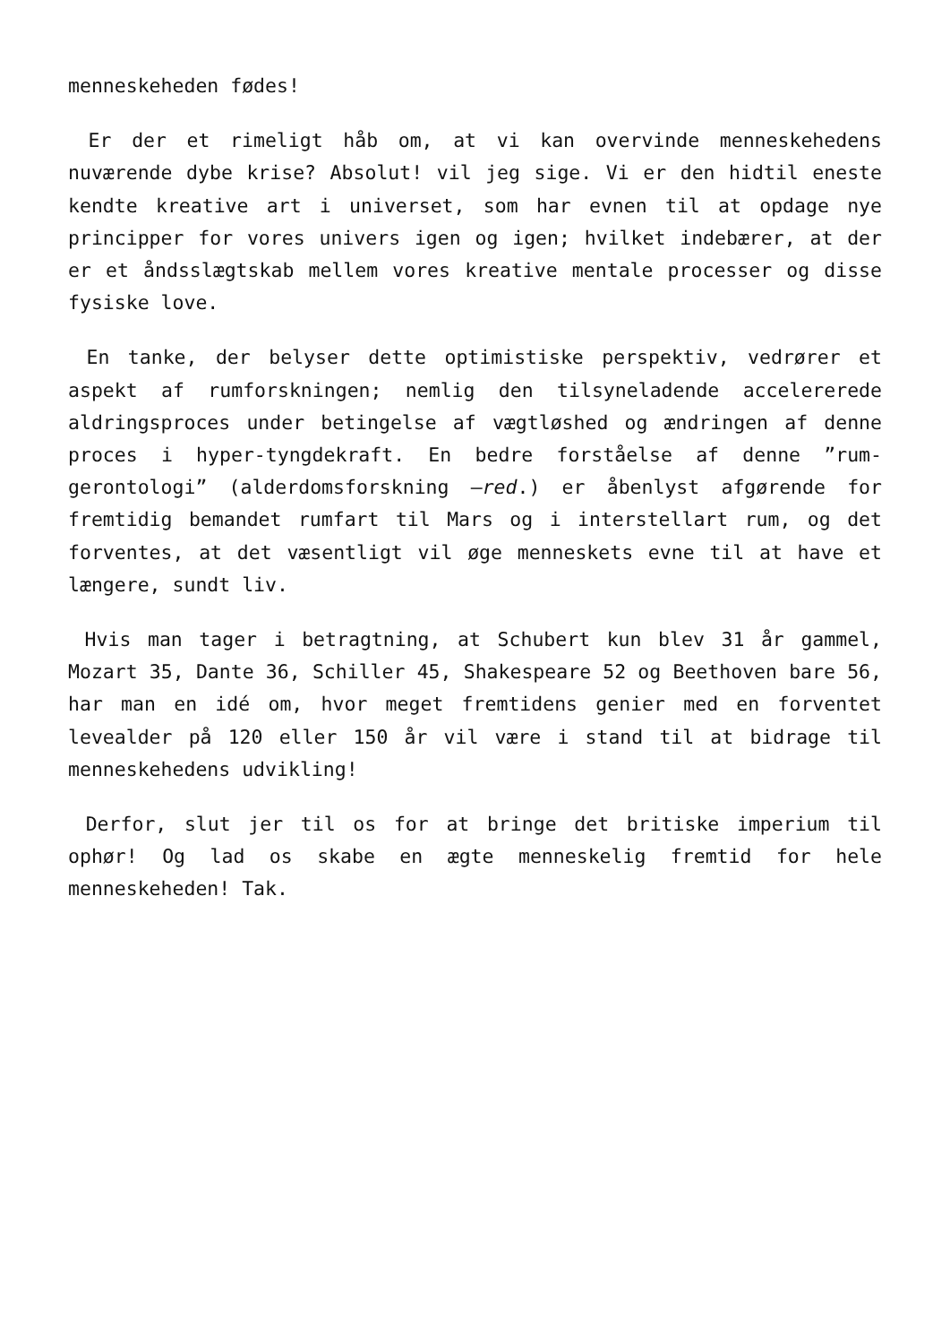menneskeheden fødes!
Er der et rimeligt håb om, at vi kan overvinde menneskehedens nuværende dybe krise? Absolut! vil jeg sige. Vi er den hidtil eneste kendte kreative art i universet, som har evnen til at opdage nye principper for vores univers igen og igen; hvilket indebærer, at der er et åndsslægtskab mellem vores kreative mentale processer og disse fysiske love.
En tanke, der belyser dette optimistiske perspektiv, vedrører et aspekt af rumforskningen; nemlig den tilsyneladende accelererede aldringsproces under betingelse af vægtløshed og ændringen af denne proces i hyper-tyngdekraft. En bedre forståelse af denne ”rum-gerontologi” (alderdomsforskning –red.) er åbenlyst afgørende for fremtidig bemandet rumfart til Mars og i interstellart rum, og det forventes, at det væsentligt vil øge menneskets evne til at have et længere, sundt liv.
Hvis man tager i betragtning, at Schubert kun blev 31 år gammel, Mozart 35, Dante 36, Schiller 45, Shakespeare 52 og Beethoven bare 56, har man en idé om, hvor meget fremtidens genier med en forventet levealder på 120 eller 150 år vil være i stand til at bidrage til menneskehedens udvikling!
Derfor, slut jer til os for at bringe det britiske imperium til ophør! Og lad os skabe en ægte menneskelig fremtid for hele menneskeheden! Tak.